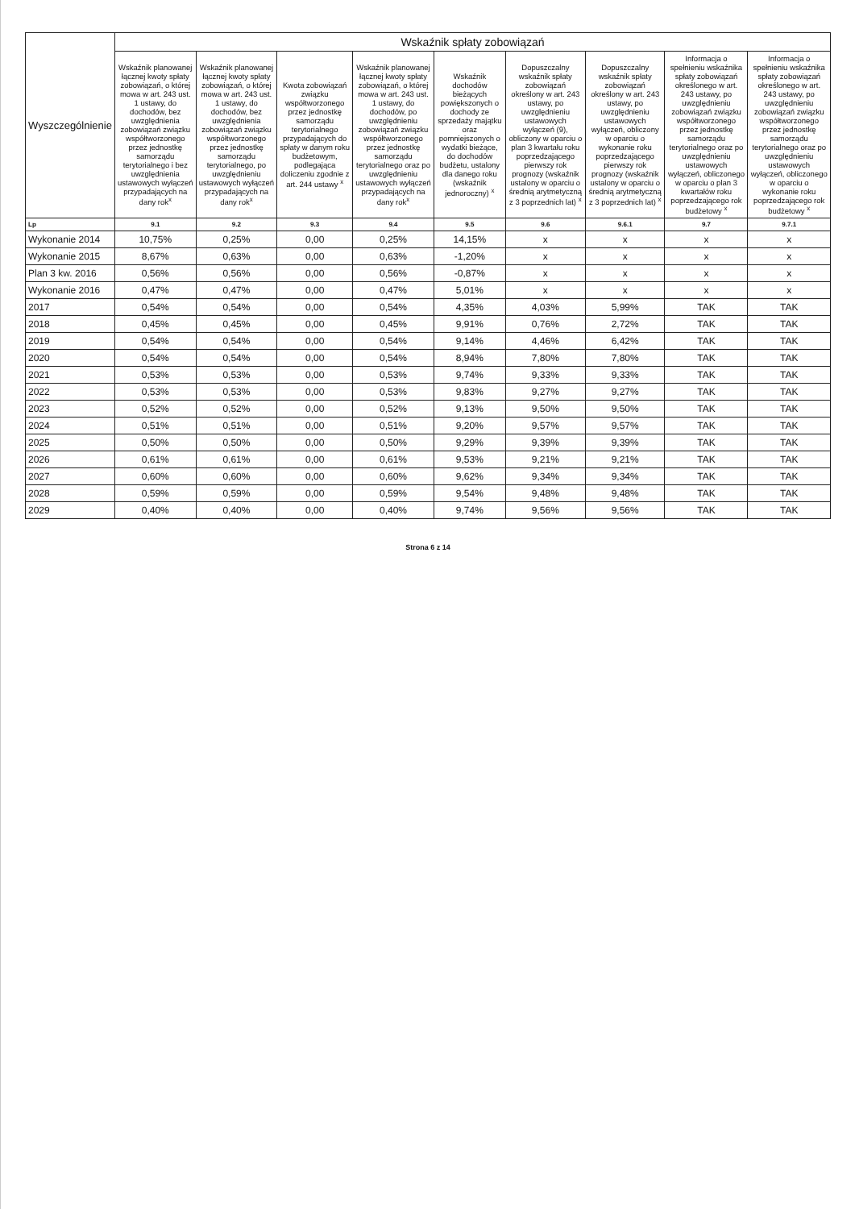| Wyszczególnienie | Wskaźnik spłaty zobowiązań | | | | | | | | |
| --- | --- | --- | --- | --- | --- | --- | --- | --- | --- |
| | Wskaźnik planowanej łącznej kwoty spłaty zobowiązań, o której mowa w art. 243 ust. 1 ustawy, do dochodów, bez uwzględnienia zobowiązań związku współtworzonego przez jednostkę samorządu terytorialnego i bez uwzględnienia ustawowych wyłączeń przypadających na dany rok<sup>x</sup> | Wskaźnik planowanej łącznej kwoty spłaty zobowiązań, o której mowa w art. 243 ust. 1 ustawy, do dochodów, bez uwzględnienia zobowiązań związku współtworzonego przez jednostkę samorządu terytorialnego, po uwzględnieniu ustawowych wyłączeń przypadających na dany rok<sup>x</sup> | Kwota zobowiązań związku współtworzonego przez jednostkę samorządu terytorialnego przypadających do spłaty w danym roku budżetowym, podlegająca doliczeniu zgodnie z art. 244 ustawy <sup>x</sup> | Wskaźnik planowanej łącznej kwoty spłaty zobowiązań, o której mowa w art. 243 ust. 1 ustawy, do dochodów, po uwzględnieniu zobowiązań związku współtworzonego przez jednostkę samorządu terytorialnego oraz po uwzględnieniu ustawowych wyłączeń przypadających na dany rok<sup>x</sup> | Wskaźnik dochodów bieżących powiększonych o dochody ze sprzedaży majątku oraz pomniejszonych o wydatki bieżące, do dochodów budżetu, ustalony dla danego roku (wskaźnik jednoroczny) <sup>x</sup> | Dopuszczalny wskaźnik spłaty zobowiązań określony w art. 243 ustawy, po uwzględnieniu ustawowych wyłączeń (9), obliczony w oparciu o plan 3 kwartału roku poprzedzającego pierwszy rok prognozy (wskaźnik ustalony w oparciu o średnią arytmetyczną z 3 poprzednich lat) <sup>x</sup> | Dopuszczalny wskaźnik spłaty zobowiązań określony w art. 243 ustawy, po uwzględnieniu ustawowych wyłączeń, obliczony w oparciu o wykonanie roku poprzedzającego pierwszy rok prognozy (wskaźnik ustalony w oparciu o średnią arytmetyczną z 3 poprzednich lat) <sup>x</sup> | Informacja o spełnieniu wskaźnika spłaty zobowiązań określonego w art. 243 ustawy, po uwzględnieniu zobowiązań związku współtworzonego przez jednostkę samorządu terytorialnego oraz po uwzględnieniu ustawowych wyłączeń, obliczonego w oparciu o plan 3 kwartałów roku poprzedzającego rok budżetowy <sup>x</sup> | Informacja o spełnieniu wskaźnika spłaty zobowiązań określonego w art. 243 ustawy, po uwzględnieniu zobowiązań związku współtworzonego przez jednostkę samorządu terytorialnego oraz po uwzględnieniu ustawowych wyłączeń, obliczonego w oparciu o wykonanie roku poprzedzającego rok budżetowy <sup>x</sup> |
| Lp | 9.1 | 9.2 | 9.3 | 9.4 | 9.5 | 9.6 | 9.6.1 | 9.7 | 9.7.1 |
| Wykonanie 2014 | 10,75% | 0,25% | 0,00 | 0,25% | 14,15% | x | x | x | x |
| Wykonanie 2015 | 8,67% | 0,63% | 0,00 | 0,63% | -1,20% | x | x | x | x |
| Plan 3 kw. 2016 | 0,56% | 0,56% | 0,00 | 0,56% | -0,87% | x | x | x | x |
| Wykonanie 2016 | 0,47% | 0,47% | 0,00 | 0,47% | 5,01% | x | x | x | x |
| 2017 | 0,54% | 0,54% | 0,00 | 0,54% | 4,35% | 4,03% | 5,99% | TAK | TAK |
| 2018 | 0,45% | 0,45% | 0,00 | 0,45% | 9,91% | 0,76% | 2,72% | TAK | TAK |
| 2019 | 0,54% | 0,54% | 0,00 | 0,54% | 9,14% | 4,46% | 6,42% | TAK | TAK |
| 2020 | 0,54% | 0,54% | 0,00 | 0,54% | 8,94% | 7,80% | 7,80% | TAK | TAK |
| 2021 | 0,53% | 0,53% | 0,00 | 0,53% | 9,74% | 9,33% | 9,33% | TAK | TAK |
| 2022 | 0,53% | 0,53% | 0,00 | 0,53% | 9,83% | 9,27% | 9,27% | TAK | TAK |
| 2023 | 0,52% | 0,52% | 0,00 | 0,52% | 9,13% | 9,50% | 9,50% | TAK | TAK |
| 2024 | 0,51% | 0,51% | 0,00 | 0,51% | 9,20% | 9,57% | 9,57% | TAK | TAK |
| 2025 | 0,50% | 0,50% | 0,00 | 0,50% | 9,29% | 9,39% | 9,39% | TAK | TAK |
| 2026 | 0,61% | 0,61% | 0,00 | 0,61% | 9,53% | 9,21% | 9,21% | TAK | TAK |
| 2027 | 0,60% | 0,60% | 0,00 | 0,60% | 9,62% | 9,34% | 9,34% | TAK | TAK |
| 2028 | 0,59% | 0,59% | 0,00 | 0,59% | 9,54% | 9,48% | 9,48% | TAK | TAK |
| 2029 | 0,40% | 0,40% | 0,00 | 0,40% | 9,74% | 9,56% | 9,56% | TAK | TAK |
Strona 6 z 14